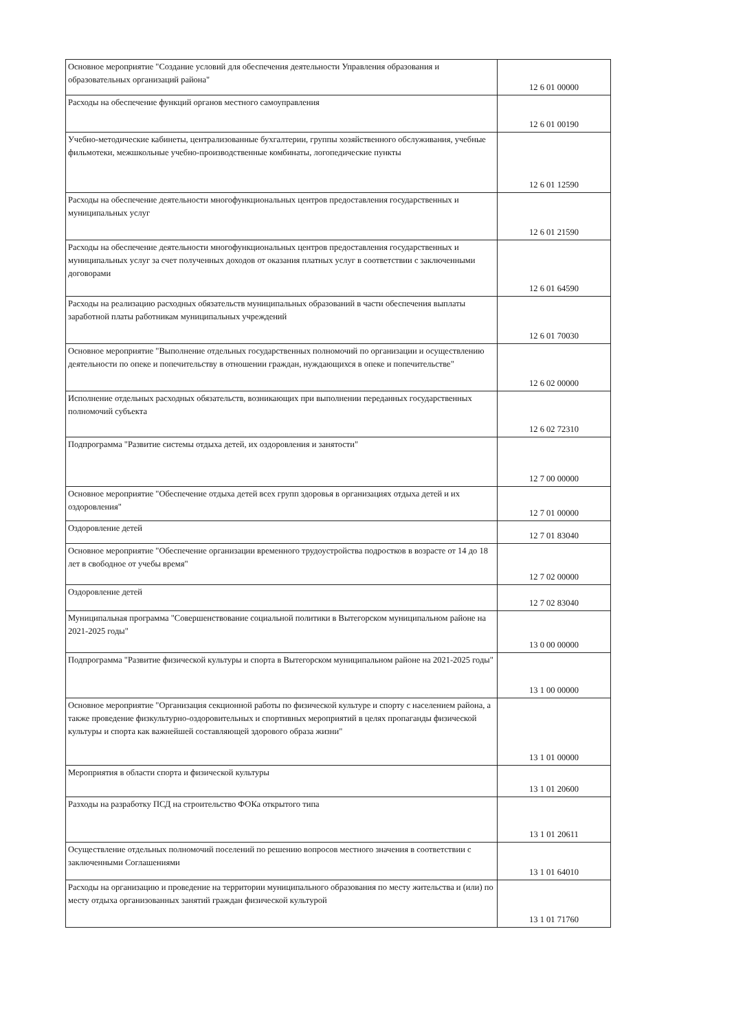| Основное мероприятие "Создание условий для обеспечения деятельности Управления образования и образовательных организаций района" | 12 6 01 00000 |
| Расходы на обеспечение функций органов местного самоуправления | 12 6 01 00190 |
| Учебно-методические кабинеты, централизованные бухгалтерии, группы хозяйственного обслуживания, учебные фильмотеки, межшкольные учебно-производственные комбинаты, логопедические пункты | 12 6 01 12590 |
| Расходы на обеспечение деятельности многофункциональных центров предоставления государственных и муниципальных услуг | 12 6 01 21590 |
| Расходы на обеспечение деятельности многофункциональных центров предоставления государственных и муниципальных услуг за счет полученных доходов от оказания платных услуг в соответствии с заключенными договорами | 12 6 01 64590 |
| Расходы на реализацию расходных обязательств муниципальных образований в части обеспечения выплаты заработной платы работникам муниципальных учреждений | 12 6 01 70030 |
| Основное мероприятие "Выполнение отдельных государственных полномочий по организации и осуществлению деятельности по опеке и попечительству в отношении граждан, нуждающихся в опеке и попечительстве" | 12 6 02 00000 |
| Исполнение отдельных расходных обязательств, возникающих при выполнении переданных государственных полномочий субъекта | 12 6 02 72310 |
| Подпрограмма "Развитие системы отдыха детей, их оздоровления и занятости" | 12 7 00 00000 |
| Основное мероприятие "Обеспечение отдыха детей всех групп здоровья в организациях отдыха детей и их оздоровления" | 12 7 01 00000 |
| Оздоровление детей | 12 7 01 83040 |
| Основное мероприятие "Обеспечение организации временного трудоустройства подростков в возрасте от 14 до 18 лет в свободное от учебы время" | 12 7 02 00000 |
| Оздоровление детей | 12 7 02 83040 |
| Муниципальная программа "Совершенствование социальной политики в Вытегорском муниципальном районе на 2021-2025 годы" | 13 0 00 00000 |
| Подпрограмма "Развитие физической культуры и спорта в Вытегорском муниципальном районе на 2021-2025 годы" | 13 1 00 00000 |
| Основное мероприятие "Организация секционной работы по физической культуре и спорту с населением района, а также проведение физкультурно-оздоровительных и спортивных мероприятий в целях пропаганды физической культуры и спорта как важнейшей составляющей здорового образа жизни" | 13 1 01 00000 |
| Мероприятия в области спорта и физической культуры | 13 1 01 20600 |
| Разходы на разработку ПСД на строительство ФОКа открытого типа | 13 1 01 20611 |
| Осуществление отдельных полномочий поселений по решению вопросов местного значения в соответствии с заключенными Соглашениями | 13 1 01 64010 |
| Расходы на организацию и проведение на территории муниципального образования по месту жительства и (или) по месту отдыха организованных занятий граждан физической культурой | 13 1 01 71760 |